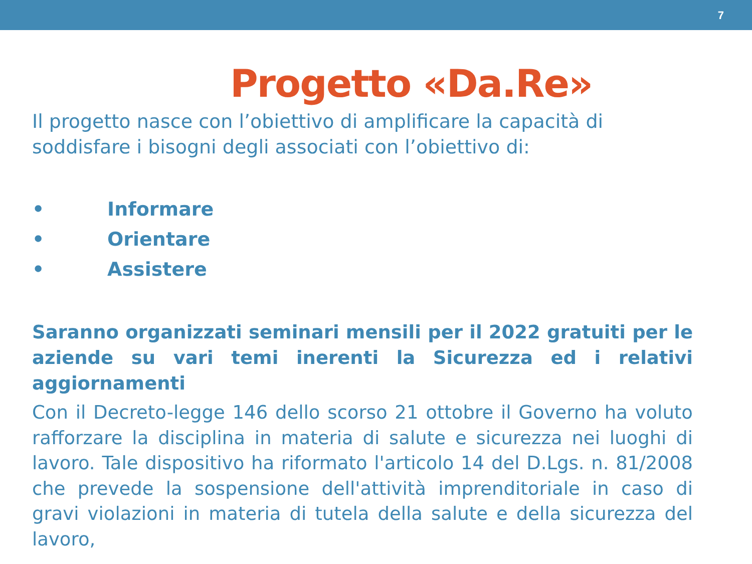7
Progetto «Da.Re»
Il progetto nasce con l’obiettivo di amplificare la capacità di soddisfare i bisogni degli associati con l’obiettivo di:
• Informare
• Orientare
• Assistere
Saranno organizzati seminari mensili per il 2022 gratuiti per le aziende su vari temi inerenti la Sicurezza ed i relativi aggiornamenti
Con il Decreto-legge 146 dello scorso 21 ottobre il Governo ha voluto rafforzare la disciplina in materia di salute e sicurezza nei luoghi di lavoro. Tale dispositivo ha riformato l'articolo 14 del D.Lgs. n. 81/2008 che prevede la sospensione dell'attività imprenditoriale in caso di gravi violazioni in materia di tutela della salute e della sicurezza del lavoro,